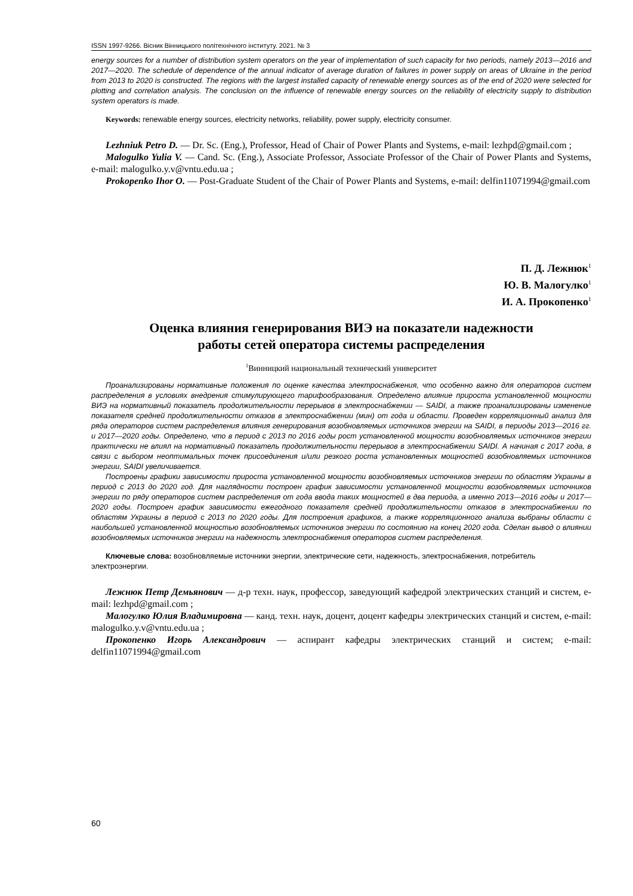ISSN 1997-9266. Вісник Вінницького політехнічного інституту. 2021. № 3
energy sources for a number of distribution system operators on the year of implementation of such capacity for two periods, namely 2013—2016 and 2017—2020. The schedule of dependence of the annual indicator of average duration of failures in power supply on areas of Ukraine in the period from 2013 to 2020 is constructed. The regions with the largest installed capacity of renewable energy sources as of the end of 2020 were selected for plotting and correlation analysis. The conclusion on the influence of renewable energy sources on the reliability of electricity supply to distribution system operators is made.
Keywords: renewable energy sources, electricity networks, reliability, power supply, electricity consumer.
Lezhniuk Petro D. — Dr. Sc. (Eng.), Professor, Head of Chair of Power Plants and Systems, e-mail: lezhpd@gmail.com ;
Malogulko Yulia V. — Cand. Sc. (Eng.), Associate Professor, Associate Professor of the Chair of Power Plants and Systems, e-mail: malogulko.y.v@vntu.edu.ua ;
Prokopenko Ihor O. — Post-Graduate Student of the Chair of Power Plants and Systems, e-mail: delfin11071994@gmail.com
П. Д. Лежнюк<sup>1</sup>
Ю. В. Малогулко<sup>1</sup>
И. А. Прокопенко<sup>1</sup>
Оценка влияния генерирования ВИЭ на показатели надежности
работы сетей оператора системы распределения
<sup>1</sup> Винницкий национальный технический университет
Проанализированы нормативные положения по оценке качества электроснабжения, что особенно важно для операторов систем распределения в условиях внедрения стимулирующего тарифообразования. Определено влияние прироста установленной мощности ВИЭ на нормативный показатель продолжительности перерывов в электроснабжении — SAIDI, а также проанализированы изменение показателя средней продолжительности отказов в электроснабжении (мин) от года и области. Проведен корреляционный анализ для ряда операторов систем распределения влияния генерирования возобновляемых источников энергии на SAIDI, в периоды 2013—2016 гг. и 2017—2020 годы. Определено, что в период с 2013 по 2016 годы рост установленной мощности возобновляемых источников энергии практически не влиял на нормативный показатель продолжительности перерывов в электроснабжении SAIDI. А начиная с 2017 года, в связи с выбором неоптимальных точек присоединения и/или резкого роста установленных мощностей возобновляемых источников энергии, SAIDI увеличивается.
Построены графики зависимости прироста установленной мощности возобновляемых источников энергии по областям Украины в период с 2013 до 2020 год. Для наглядности построен график зависимости установленной мощности возобновляемых источников энергии по ряду операторов систем распределения от года ввода таких мощностей в два периода, а именно 2013—2016 годы и 2017—2020 годы. Построен график зависимости ежегодного показателя средней продолжительности отказов в электроснабжении по областям Украины в период с 2013 по 2020 годы. Для построения графиков, а также корреляционного анализа выбраны области с наибольшей установленной мощностью возобновляемых источников энергии по состоянию на конец 2020 года. Сделан вывод о влиянии возобновляемых источников энергии на надежность электроснабжения операторов систем распределения.
Ключевые слова: возобновляемые источники энергии, электрические сети, надежность, электроснабжения, потребитель электроэнергии.
Лежнюк Петр Демьянович — д-р техн. наук, профессор, заведующий кафедрой электрических станций и систем, e-mail: lezhpd@gmail.com ;
Малогулко Юлия Владимировна — канд. техн. наук, доцент, доцент кафедры электрических станций и систем, e-mail: malogulko.y.v@vntu.edu.ua ;
Прокопенко Игорь Александрович — аспирант кафедры электрических станций и систем; e-mail: delfin11071994@gmail.com
60